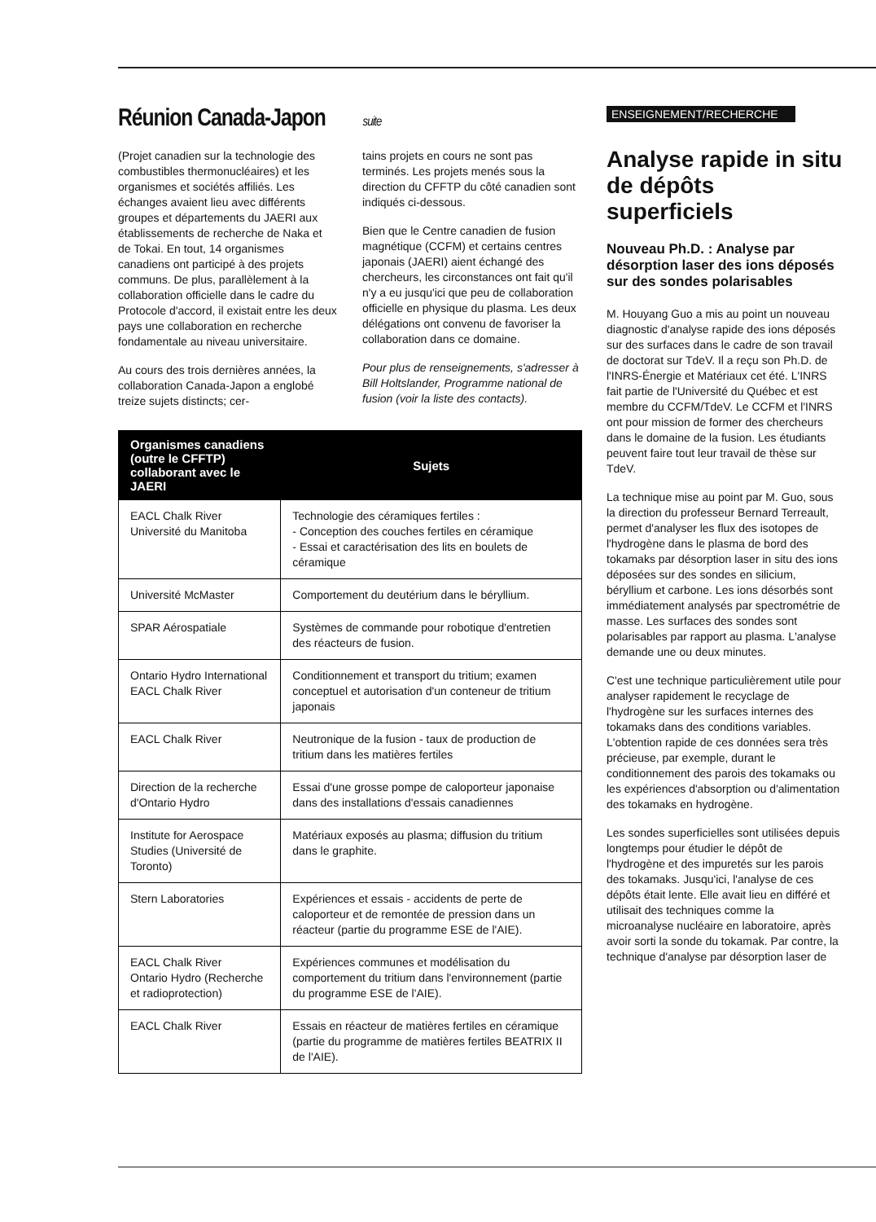Réunion Canada-Japon suite
(Projet canadien sur la technologie des combustibles thermonucléaires) et les organismes et sociétés affiliés. Les échanges avaient lieu avec différents groupes et départements du JAERI aux établissements de recherche de Naka et de Tokai. En tout, 14 organismes canadiens ont participé à des projets communs. De plus, parallèlement à la collaboration officielle dans le cadre du Protocole d'accord, il existait entre les deux pays une collaboration en recherche fondamentale au niveau universitaire.
Au cours des trois dernières années, la collaboration Canada-Japon a englobé treize sujets distincts; cer-
tains projets en cours ne sont pas terminés. Les projets menés sous la direction du CFFTP du côté canadien sont indiqués ci-dessous.
Bien que le Centre canadien de fusion magnétique (CCFM) et certains centres japonais (JAERI) aient échangé des chercheurs, les circonstances ont fait qu'il n'y a eu jusqu'ici que peu de collaboration officielle en physique du plasma. Les deux délégations ont convenu de favoriser la collaboration dans ce domaine.
Pour plus de renseignements, s'adresser à Bill Holtslander, Programme national de fusion (voir la liste des contacts).
| Organismes canadiens (outre le CFFTP) collaborant avec le JAERI | Sujets |
| --- | --- |
| EACL Chalk River Université du Manitoba | Technologie des céramiques fertiles : - Conception des couches fertiles en céramique - Essai et caractérisation des lits en boulets de céramique |
| Université McMaster | Comportement du deutérium dans le béryllium. |
| SPAR Aérospatiale | Systèmes de commande pour robotique d'entretien des réacteurs de fusion. |
| Ontario Hydro International EACL Chalk River | Conditionnement et transport du tritium; examen conceptuel et autorisation d'un conteneur de tritium japonais |
| EACL Chalk River | Neutronique de la fusion - taux de production de tritium dans les matières fertiles |
| Direction de la recherche d'Ontario Hydro | Essai d'une grosse pompe de caloporteur japonaise dans des installations d'essais canadiennes |
| Institute for Aerospace Studies (Université de Toronto) | Matériaux exposés au plasma; diffusion du tritium dans le graphite. |
| Stern Laboratories | Expériences et essais - accidents de perte de caloporteur et de remontée de pression dans un réacteur (partie du programme ESE de l'AIE). |
| EACL Chalk River Ontario Hydro (Recherche et radioprotection) | Expériences communes et modélisation du comportement du tritium dans l'environnement (partie du programme ESE de l'AIE). |
| EACL Chalk River | Essais en réacteur de matières fertiles en céramique (partie du programme de matières fertiles BEATRIX II de l'AIE). |
ENSEIGNEMENT/RECHERCHE
Analyse rapide in situ de dépôts superficiels
Nouveau Ph.D. : Analyse par désorption laser des ions déposés sur des sondes polarisables
M. Houyang Guo a mis au point un nouveau diagnostic d'analyse rapide des ions déposés sur des surfaces dans le cadre de son travail de doctorat sur TdeV. Il a reçu son Ph.D. de l'INRS-Énergie et Matériaux cet été. L'INRS fait partie de l'Université du Québec et est membre du CCFM/TdeV. Le CCFM et l'INRS ont pour mission de former des chercheurs dans le domaine de la fusion. Les étudiants peuvent faire tout leur travail de thèse sur TdeV.
La technique mise au point par M. Guo, sous la direction du professeur Bernard Terreault, permet d'analyser les flux des isotopes de l'hydrogène dans le plasma de bord des tokamaks par désorption laser in situ des ions déposées sur des sondes en silicium, béryllium et carbone. Les ions désorbés sont immédiatement analysés par spectrométrie de masse. Les surfaces des sondes sont polarisables par rapport au plasma. L'analyse demande une ou deux minutes.
C'est une technique particulièrement utile pour analyser rapidement le recyclage de l'hydrogène sur les surfaces internes des tokamaks dans des conditions variables. L'obtention rapide de ces données sera très précieuse, par exemple, durant le conditionnement des parois des tokamaks ou les expériences d'absorption ou d'alimentation des tokamaks en hydrogène.
Les sondes superficielles sont utilisées depuis longtemps pour étudier le dépôt de l'hydrogène et des impuretés sur les parois des tokamaks. Jusqu'ici, l'analyse de ces dépôts était lente. Elle avait lieu en différé et utilisait des techniques comme la microanalyse nucléaire en laboratoire, après avoir sorti la sonde du tokamak. Par contre, la technique d'analyse par désorption laser de